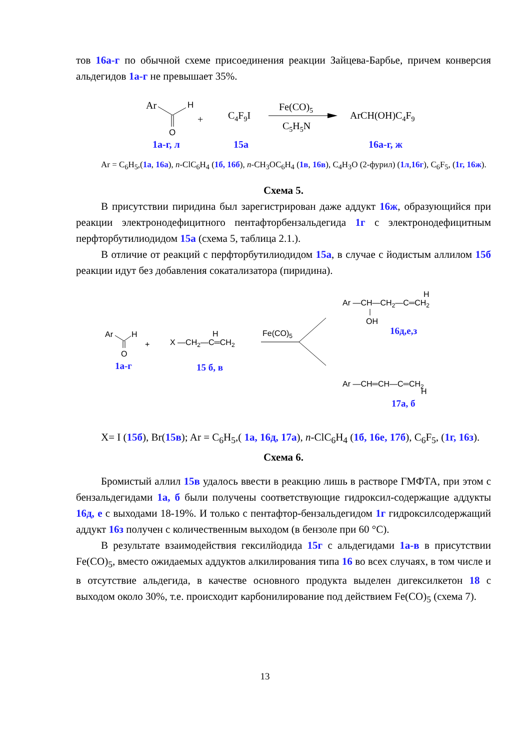тов 16а-г по обычной схеме присоединения реакции Зайцева-Барбье, причем конверсия альдегидов 1а-г не превышает 35%.
Ar
H
O
+
C4F9I
Fe(CO)5
C5H5N
ArCH(OH)C4F9
1а-г, л
15а
16а-г, ж
Ar = C<sub>6</sub>H<sub>5</sub>,(1а, 16а), n-ClC<sub>6</sub>H<sub>4</sub> (1б, 16б), n-CH<sub>3</sub>OC<sub>6</sub>H<sub>4</sub> (1в, 16в), C<sub>4</sub>H<sub>3</sub>O (2-фурил) (1л,16г), C<sub>6</sub>F<sub>5</sub>, (1г, 16ж).
Схема 5.
В присутствии пиридина был зарегистрирован даже аддукт 16ж, образующийся при реакции электронодефицитного пентафторбензальдегида 1г с электронодефицитным перфторбутилиодидом 15а (схема 5, таблица 2.1.).
В отличие от реакций с перфторбутилиодидом 15а, в случае с йодистым аллилом 15б реакции идут без добавления сокатализатора (пиридина).
Ar —CH—CH2—C═CH2
H
OH
16д,е,з
Ar
H
O
+
X —CH2—C═CH2
H
Fe(CO)5
1а-г
15 б, в
Ar —CH═CH—C═CH2
H
17а, б
X= I (15б), Br(15в); Ar = C<sub>6</sub>H<sub>5</sub>,( 1а, 16д, 17а), n-ClC<sub>6</sub>H<sub>4</sub> (1б, 16е, 17б), C<sub>6</sub>F<sub>5</sub>, (1г, 16з).
Схема 6.
Бромистый аллил 15в удалось ввести в реакцию лишь в растворе ГМФТА, при этом с бензальдегидами 1а, б были получены соответствующие гидроксил-содержащие аддукты 16д, е с выходами 18-19%. И только с пентафтор-бензальдегидом 1г гидроксилсодержащий аддукт 16з получен с количественным выходом (в бензоле при 60 °С).
В результате взаимодействия гексилйодида 15г с альдегидами 1а-в в присутствии Fe(CO)<sub>5</sub>, вместо ожидаемых аддуктов алкилирования типа 16 во всех случаях, в том числе и в отсутствие альдегида, в качестве основного продукта выделен дигексилкетон 18 с выходом около 30%, т.е. происходит карбонилирование под действием Fe(CO)<sub>5</sub> (схема 7).
13